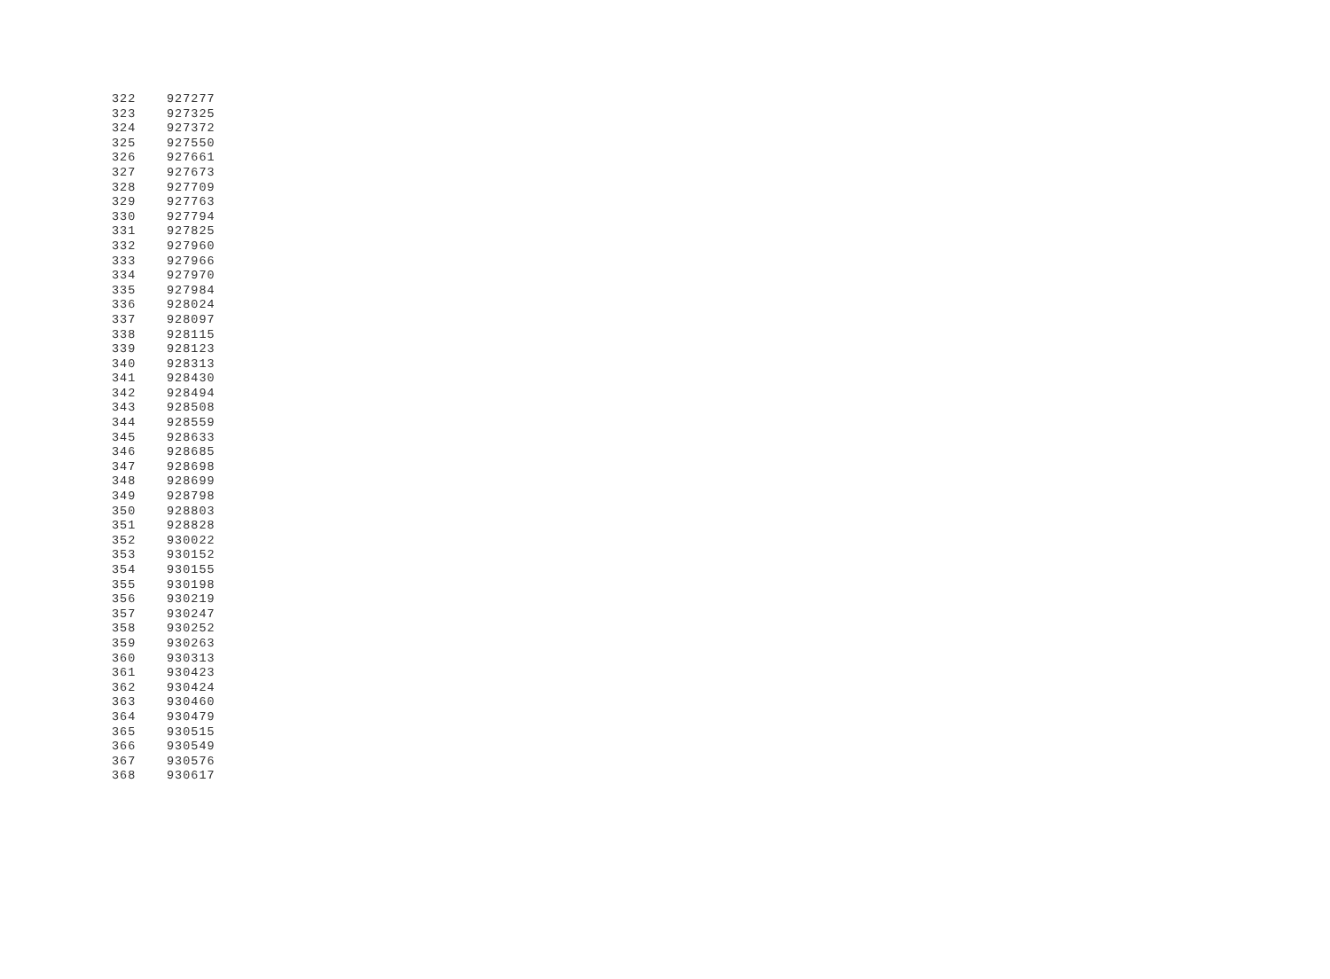| 322 | 927277 |
| 323 | 927325 |
| 324 | 927372 |
| 325 | 927550 |
| 326 | 927661 |
| 327 | 927673 |
| 328 | 927709 |
| 329 | 927763 |
| 330 | 927794 |
| 331 | 927825 |
| 332 | 927960 |
| 333 | 927966 |
| 334 | 927970 |
| 335 | 927984 |
| 336 | 928024 |
| 337 | 928097 |
| 338 | 928115 |
| 339 | 928123 |
| 340 | 928313 |
| 341 | 928430 |
| 342 | 928494 |
| 343 | 928508 |
| 344 | 928559 |
| 345 | 928633 |
| 346 | 928685 |
| 347 | 928698 |
| 348 | 928699 |
| 349 | 928798 |
| 350 | 928803 |
| 351 | 928828 |
| 352 | 930022 |
| 353 | 930152 |
| 354 | 930155 |
| 355 | 930198 |
| 356 | 930219 |
| 357 | 930247 |
| 358 | 930252 |
| 359 | 930263 |
| 360 | 930313 |
| 361 | 930423 |
| 362 | 930424 |
| 363 | 930460 |
| 364 | 930479 |
| 365 | 930515 |
| 366 | 930549 |
| 367 | 930576 |
| 368 | 930617 |